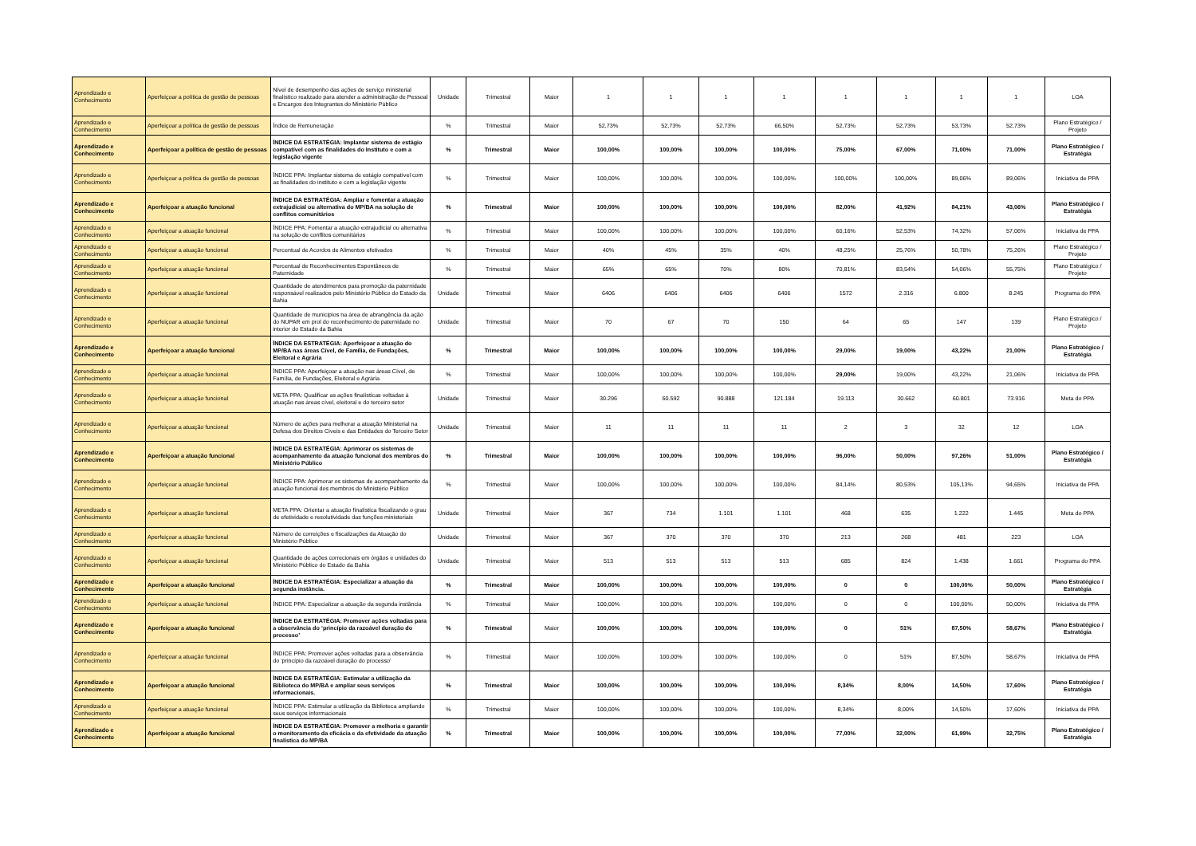| Aprendizado e Conhecimento | Aperfeiçoar a política de gestão de pessoas | Nível de desempenho das ações de serviço ministerial finalístico realizado para atender a administração de Pessoal e Encargos dos Integrantes do Ministério Público | Unidade | Trimestral | Maior | 1 | 1 | 1 | 1 | 1 | 1 | 1 | 1 | LOA |
| Aprendizado e Conhecimento | Aperfeiçoar a política de gestão de pessoas | Índice de Remuneração | % | Trimestral | Maior | 52,73% | 52,73% | 52,73% | 66,50% | 52,73% | 52,73% | 53,73% | 52,73% | Plano Estratégico / Projeto |
| Aprendizado e Conhecimento | Aperfeiçoar a política de gestão de pessoas | ÍNDICE DA ESTRATÉGIA: Implantar sistema de estágio compatível com as finalidades do Instituto e com a legislação vigente | % | Trimestral | Maior | 100,00% | 100,00% | 100,00% | 100,00% | 75,00% | 67,00% | 71,00% | 71,00% | Plano Estratégico / Estratégia |
| Aprendizado e Conhecimento | Aperfeiçoar a política de gestão de pessoas | ÍNDICE PPA: Implantar sistema de estágio compatível com as finalidades do instituto e com a legislação vigente | % | Trimestral | Maior | 100,00% | 100,00% | 100,00% | 100,00% | 100,00% | 100,00% | 89,06% | 89,06% | Iniciativa de PPA |
| Aprendizado e Conhecimento | Aperfeiçoar a atuação funcional | ÍNDICE DA ESTRATÉGIA: Ampliar e fomentar a atuação extrajudicial ou alternativa do MP/BA na solução de conflitos comunitários | % | Trimestral | Maior | 100,00% | 100,00% | 100,00% | 100,00% | 82,00% | 41,92% | 84,21% | 43,06% | Plano Estratégico / Estratégia |
| Aprendizado e Conhecimento | Aperfeiçoar a atuação funcional | ÍNDICE PPA: Fomentar a atuação extrajudicial ou alternativa na solução de conflitos comunitários | % | Trimestral | Maior | 100,00% | 100,00% | 100,00% | 100,00% | 60,16% | 52,53% | 74,32% | 57,06% | Iniciativa de PPA |
| Aprendizado e Conhecimento | Aperfeiçoar a atuação funcional | Percentual de Acordos de Alimentos efetivados | % | Trimestral | Maior | 40% | 45% | 35% | 40% | 48,25% | 25,76% | 50,78% | 75,26% | Plano Estratégico / Projeto |
| Aprendizado e Conhecimento | Aperfeiçoar a atuação funcional | Percentual de Reconhecimentos Espontâneos de Paternidade | % | Trimestral | Maior | 65% | 65% | 70% | 80% | 70,81% | 83,54% | 54,06% | 55,75% | Plano Estratégico / Projeto |
| Aprendizado e Conhecimento | Aperfeiçoar a atuação funcional | Quantidade de atendimentos para promoção da paternidade responsável realizados pelo Ministério Público do Estado da Bahia | Unidade | Trimestral | Maior | 6406 | 6406 | 6406 | 6406 | 1572 | 2.316 | 6.800 | 8.245 | Programa do PPA |
| Aprendizado e Conhecimento | Aperfeiçoar a atuação funcional | Quantidade de municipios na área de abrangência da ação do NUPAR em prol do reconhecimento de paternidade no interior do Estado da Bahia | Unidade | Trimestral | Maior | 70 | 67 | 70 | 150 | 64 | 65 | 147 | 139 | Plano Estratégico / Projeto |
| Aprendizado e Conhecimento | Aperfeiçoar a atuação funcional | ÍNDICE DA ESTRATÉGIA: Aperfeiçoar a atuação do MP/BA nas áreas Cível, de Família, de Fundações, Eleitoral e Agrária | % | Trimestral | Maior | 100,00% | 100,00% | 100,00% | 100,00% | 29,00% | 19,00% | 43,22% | 21,00% | Plano Estratégico / Estratégia |
| Aprendizado e Conhecimento | Aperfeiçoar a atuação funcional | ÍNDICE PPA: Aperfeiçoar a atuação nas áreas Cível, de Família, de Fundações, Eleitoral e Agrária | % | Trimestral | Maior | 100,00% | 100,00% | 100,00% | 100,00% | 29,00% | 19,00% | 43,22% | 21,06% | Iniciativa de PPA |
| Aprendizado e Conhecimento | Aperfeiçoar a atuação funcional | META PPA: Qualificar as ações finalísticas voltadas à atuação nas áreas cível, eleitoral e do terceiro setor | Unidade | Trimestral | Maior | 30.296 | 60.592 | 90.888 | 121.184 | 19.113 | 30.662 | 60.801 | 73.916 | Meta do PPA |
| Aprendizado e Conhecimento | Aperfeiçoar a atuação funcional | Número de ações para melhorar a atuação Ministerial na Defesa dos Direitos Cíveis e das Entidades do Terceiro Setor | Unidade | Trimestral | Maior | 11 | 11 | 11 | 11 | 2 | 3 | 32 | 12 | LOA |
| Aprendizado e Conhecimento | Aperfeiçoar a atuação funcional | ÍNDICE DA ESTRATÉGIA: Aprimorar os sistemas de acompanhamento da atuação funcional dos membros do Ministério Público | % | Trimestral | Maior | 100,00% | 100,00% | 100,00% | 100,00% | 96,00% | 50,00% | 97,26% | 51,00% | Plano Estratégico / Estratégia |
| Aprendizado e Conhecimento | Aperfeiçoar a atuação funcional | ÍNDICE PPA: Aprimorar os sistemas de acompanhamento da atuação funcional dos membros do Ministério Público | % | Trimestral | Maior | 100,00% | 100,00% | 100,00% | 100,00% | 84,14% | 80,53% | 105,13% | 94,65% | Iniciativa de PPA |
| Aprendizado e Conhecimento | Aperfeiçoar a atuação funcional | META PPA: Orientar a atuação finalística fiscalizando o grau de efetividade e resolutividade das funções ministeriais | Unidade | Trimestral | Maior | 367 | 734 | 1.101 | 1.101 | 468 | 635 | 1.222 | 1.445 | Meta do PPA |
| Aprendizado e Conhecimento | Aperfeiçoar a atuação funcional | Número de correições e fiscalizações da Atuação do Ministério Público | Unidade | Trimestral | Maior | 367 | 370 | 370 | 370 | 213 | 268 | 481 | 223 | LOA |
| Aprendizado e Conhecimento | Aperfeiçoar a atuação funcional | Quantidade de ações correcionais em órgãos e unidades do Ministério Público do Estado da Bahia | Unidade | Trimestral | Maior | 513 | 513 | 513 | 513 | 685 | 824 | 1.438 | 1.661 | Programa do PPA |
| Aprendizado e Conhecimento | Aperfeiçoar a atuação funcional | ÍNDICE DA ESTRATÉGIA: Especializar a atuação da segunda instância. | % | Trimestral | Maior | 100,00% | 100,00% | 100,00% | 100,00% | 0 | 0 | 100,00% | 50,00% | Plano Estratégico / Estratégia |
| Aprendizado e Conhecimento | Aperfeiçoar a atuação funcional | ÍNDICE PPA: Especializar a atuação da segunda instância | % | Trimestral | Maior | 100,00% | 100,00% | 100,00% | 100,00% | 0 | 0 | 100,00% | 50,00% | Iniciativa de PPA |
| Aprendizado e Conhecimento | Aperfeiçoar a atuação funcional | ÍNDICE DA ESTRATÉGIA: Promover ações voltadas para a observância do ‘princípio da razoável duração do processo’ | % | Trimestral | Maior | 100,00% | 100,00% | 100,00% | 100,00% | 0 | 51% | 87,50% | 58,67% | Plano Estratégico / Estratégia |
| Aprendizado e Conhecimento | Aperfeiçoar a atuação funcional | ÍNDICE PPA: Promover ações voltadas para a observância do 'princípio da razoável duração do processo' | % | Trimestral | Maior | 100,00% | 100,00% | 100,00% | 100,00% | 0 | 51% | 87,50% | 58,67% | Iniciativa de PPA |
| Aprendizado e Conhecimento | Aperfeiçoar a atuação funcional | ÍNDICE DA ESTRATÉGIA: Estimular a utilização da Biblioteca do MP/BA e ampliar seus serviços informacionais. | % | Trimestral | Maior | 100,00% | 100,00% | 100,00% | 100,00% | 8,34% | 8,00% | 14,50% | 17,60% | Plano Estratégico / Estratégia |
| Aprendizado e Conhecimento | Aperfeiçoar a atuação funcional | ÍNDICE PPA: Estimular a utilização da Biblioteca ampliando seus serviços informacionais | % | Trimestral | Maior | 100,00% | 100,00% | 100,00% | 100,00% | 8,34% | 8,00% | 14,50% | 17,60% | Iniciativa de PPA |
| Aprendizado e Conhecimento | Aperfeiçoar a atuação funcional | ÍNDICE DA ESTRATÉGIA: Promover a melhoria e garantir o monitoramento da eficácia e da efetividade da atuação finalística do MP/BA | % | Trimestral | Maior | 100,00% | 100,00% | 100,00% | 100,00% | 77,00% | 32,00% | 61,99% | 32,75% | Plano Estratégico / Estratégia |